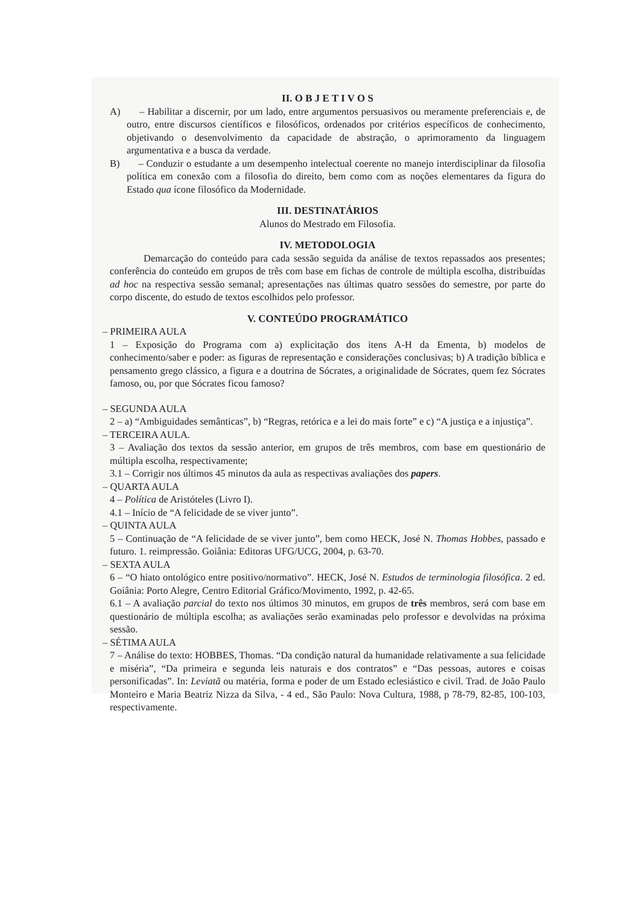II. O B J E T I V O S
A) – Habilitar a discernir, por um lado, entre argumentos persuasivos ou meramente preferenciais e, de outro, entre discursos científicos e filosóficos, ordenados por critérios específicos de conhecimento, objetivando o desenvolvimento da capacidade de abstração, o aprimoramento da linguagem argumentativa e a busca da verdade.
B) – Conduzir o estudante a um desempenho intelectual coerente no manejo interdisciplinar da filosofia política em conexão com a filosofia do direito, bem como com as noções elementares da figura do Estado qua ícone filosófico da Modernidade.
III. DESTINATÁRIOS
Alunos do Mestrado em Filosofia.
IV. METODOLOGIA
Demarcação do conteúdo para cada sessão seguida da análise de textos repassados aos presentes; conferência do conteúdo em grupos de três com base em fichas de controle de múltipla escolha, distribuídas ad hoc na respectiva sessão semanal; apresentações nas últimas quatro sessões do semestre, por parte do corpo discente, do estudo de textos escolhidos pelo professor.
V. CONTEÚDO PROGRAMÁTICO
– PRIMEIRA AULA
1 – Exposição do Programa com a) explicitação dos itens A-H da Ementa, b) modelos de conhecimento/saber e poder: as figuras de representação e considerações conclusivas; b) A tradição bíblica e pensamento grego clássico, a figura e a doutrina de Sócrates, a originalidade de Sócrates, quem fez Sócrates famoso, ou, por que Sócrates ficou famoso?
– SEGUNDA AULA
2 – a) “Ambiguidades semânticas”, b) “Regras, retórica e a lei do mais forte” e c) “A justiça e a injustiça”.
– TERCEIRA AULA.
3 – Avaliação dos textos da sessão anterior, em grupos de três membros, com base em questionário de múltipla escolha, respectivamente;
3.1 – Corrigir nos últimos 45 minutos da aula as respectivas avaliações dos papers.
– QUARTA AULA
4 – Política de Aristóteles (Livro I).
4.1 – Início de “A felicidade de se viver junto”.
– QUINTA AULA
5 – Continuação de “A felicidade de se viver junto”, bem como HECK, José N. Thomas Hobbes, passado e futuro. 1. reimpressão. Goiânia: Editoras UFG/UCG, 2004, p. 63-70.
– SEXTA AULA
6 – “O hiato ontológico entre positivo/normativo”. HECK, José N. Estudos de terminologia filosófica. 2 ed. Goiânia: Porto Alegre, Centro Editorial Gráfico/Movimento, 1992, p. 42-65.
6.1 – A avaliação parcial do texto nos últimos 30 minutos, em grupos de três membros, será com base em questionário de múltipla escolha; as avaliações serão examinadas pelo professor e devolvidas na próxima sessão.
– SÉTIMA AULA
7 – Análise do texto: HOBBES, Thomas. “Da condição natural da humanidade relativamente a sua felicidade e miséria”, “Da primeira e segunda leis naturais e dos contratos” e “Das pessoas, autores e coisas personificadas”. In: Leviatã ou matéria, forma e poder de um Estado eclesiástico e civil. Trad. de João Paulo Monteiro e Maria Beatriz Nizza da Silva, - 4 ed., São Paulo: Nova Cultura, 1988, p 78-79, 82-85, 100-103, respectivamente.